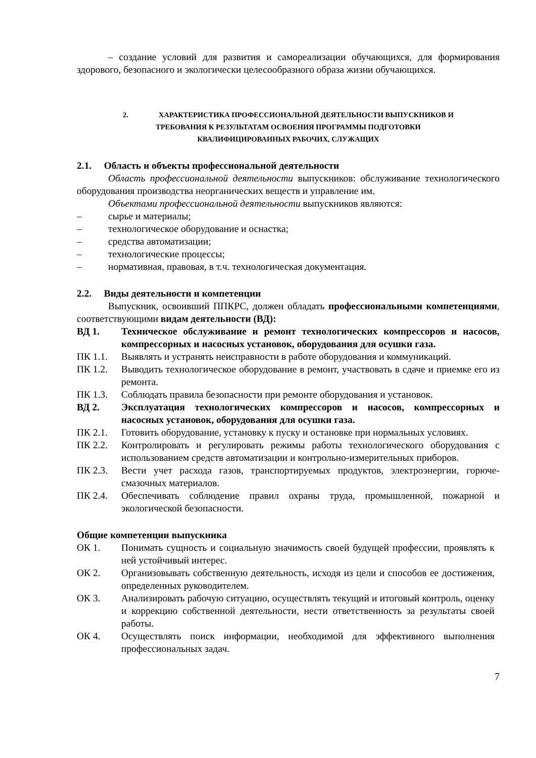– создание условий для развития и самореализации обучающихся, для формирования здорового, безопасного и экологически целесообразного образа жизни обучающихся.
2. ХАРАКТЕРИСТИКА ПРОФЕССИОНАЛЬНОЙ ДЕЯТЕЛЬНОСТИ ВЫПУСКНИКОВ И
ТРЕБОВАНИЯ К РЕЗУЛЬТАТАМ ОСВОЕНИЯ ПРОГРАММЫ ПОДГОТОВКИ
КВАЛИФИЦИРОВАННЫХ РАБОЧИХ, СЛУЖАЩИХ
2.1. Область и объекты профессиональной деятельности
Область профессиональной деятельности выпускников: обслуживание технологического оборудования производства неорганических веществ и управление им.
Объектами профессиональной деятельности выпускников являются:
– сырье и материалы;
– технологическое оборудование и оснастка;
– средства автоматизации;
– технологические процессы;
– нормативная, правовая, в т.ч. технологическая документация.
2.2. Виды деятельности и компетенции
Выпускник, освоивший ППКРС, должен обладать профессиональными компетенциями, соответствующими видам деятельности (ВД):
ВД 1. Техническое обслуживание и ремонт технологических компрессоров и насосов, компрессорных и насосных установок, оборудования для осушки газа.
ПК 1.1. Выявлять и устранять неисправности в работе оборудования и коммуникаций.
ПК 1.2. Выводить технологическое оборудование в ремонт, участвовать в сдаче и приемке его из ремонта.
ПК 1.3. Соблюдать правила безопасности при ремонте оборудования и установок.
ВД 2. Эксплуатация технологических компрессоров и насосов, компрессорных и насосных установок, оборудования для осушки газа.
ПК 2.1. Готовить оборудование, установку к пуску и остановке при нормальных условиях.
ПК 2.2. Контролировать и регулировать режимы работы технологического оборудования с использованием средств автоматизации и контрольно-измерительных приборов.
ПК 2.3. Вести учет расхода газов, транспортируемых продуктов, электроэнергии, горюче-смазочных материалов.
ПК 2.4. Обеспечивать соблюдение правил охраны труда, промышленной, пожарной и экологической безопасности.
Общие компетенции выпускника
ОК 1. Понимать сущность и социальную значимость своей будущей профессии, проявлять к ней устойчивый интерес.
ОК 2. Организовывать собственную деятельность, исходя из цели и способов ее достижения, определенных руководителем.
ОК 3. Анализировать рабочую ситуацию, осуществлять текущий и итоговый контроль, оценку и коррекцию собственной деятельности, нести ответственность за результаты своей работы.
ОК 4. Осуществлять поиск информации, необходимой для эффективного выполнения профессиональных задач.
7